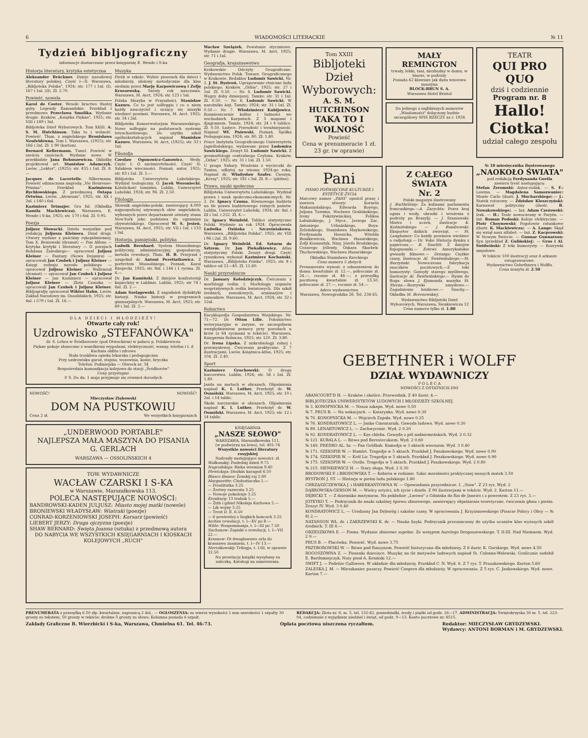6 WIADOMOŚCI LITERACKIE № 11
Tydzień bibljograficzny
informacje dostarczane przez księgarnię E. Wende i S-ka
Historja literatury, krytyka estetyczna
Aleksander Brückner. Dzieje narodowej literatury polskiej. Część I—II. Warszawa, „Bibljoteka Polska", 1924; str. 177 i 1nl. (I), 167 i 1nl. (II). Zł. 2.70.
Powieść, nowela
Karol de Coster. Wesołe bractwo tłustej gęby. Legendy flamandzkie. Przekład i przedmowa Przecława Smolika. Wydanie drugie. Kraków, „Książka Piękna", 1925; str. VIII i 149 i 3nl.
Bibljoteka Dzieł Wyborowych. Tom XXIII. A. S. M. Hutchinson. Taka to i wolność. Powieść. Tłum. z angielskiego Bronisława Neufeldówna. Tom I. Warszawa, (1925); str. 166 i 2nl. Zł. 1.90 (karton).
Bernard Kellermann. Tunel. Powieść w sześciu częściach. Wydanie nowe. W przekładzie Jana Bohuszewicza. Okładkę projektował art. Stanisław Adamczyk. Lwów, „Lektor", (1925); str. 435 i 1nl. Zł. 8.—
Jacques de Lacretelle. Silbermann. Powieść odznaczona nagrodą „Vie Heureuse-Fémina". Przekład Kazimierza Rychłowskiego. Z przedmową Ostapa Ortwina. Lwów, „Ateneum", 1925; str. XX i 2nl. i 140 i 6nl.
Kazimierz Tetmajer. Gra fal. (Okładka Kamila Mackiewicza). Warszawa, E. Wende i S-ka, 1925; str. 170 i 6nl. Zł. 0.95.
Poezja
Juljusz Słowacki. Dzieła wszystkie pod redakcją Juljusza Kleinera. Dział drugi. Utwory wydane z puściżny rękopiśmiennej. Tom X. Beniowski (dramat) — Pan Alfons — Krytyka krytyki i literatury — O poezjach Bohdana Zaleskiego— opracował Juljusz Kleiner — Fantazy (Nowa Dejanira) — opracowali Jan Czubek i Juljusz Kleiner — Księgi rodzaju narodu polskiego — opracował Juljusz Kleiner — Wallenrod (dramat) — opracował Jan Czubek i Juljusz Kleiner — Jan Kazimierz — opracował Juljusz Kleiner — Złota Czaszka — opracowali Jan Czubek i Juljusz Kleiner. Bibljografję opracował Wiktor Hahn. Lwów, Zakład Narodowy im. Ossolińskich, 1925; str. 4nl. i 579 i 5nl. Zł. 16.—
Muzyka
Pieśń w szkole. Wybór piosenek dla dzieci i młodzieży, ułożony metodycznie dla klas siedmiu przez Marję Karpowiczową i Zofję Kruszewską. Szósty rok nauczania. Warszawa, M. Arct, 1924; str. 123 i 5nl.
Polska Muzyka w Przyszłości. Stanisław Kazuro. Co to jest solfeggio i co o niem każdy nauczyciel i uczący się muzyki wiedzieć powinni. Warszawa, M. Arct. 1925; str. 34 i 2nl.
Bibljoteka Konserwatorjum Warszawskiego. Nowe solfeggio na podstawach systemu tetrachordowego. Do użytku szkół ogólnokształcących napisał Stanisław Kazuro. Warszawa, M. Arct, (1925); str. 33 i 1nl.
Filozofja
Czesław Ogonowicz-Ganowicz. Wedy. Część I: O nieśmiertelności. Część II: Szlakiem wieczności. Poznań, autor, 1925; str. 83 i 1nl. Zł. 5.—
Bibljoteka Uniwersytetu Lubelskiego. Wydział teologiczny. O. Jacek Woroniecki. Katolickość tomizmu. Lublin, Uniwersytet Lubelski, 1924; str. 96. Zł. 2.50.
Filologja
Słownik angielsko-polski, zawierający 4.000 najpospoliciej używanych słów angielskich, wybranych przez departament oświaty stanu New-York jako podstawa do egzaminu obywatelskiego. Opracował W. S. Jesień. Warszawa, M. Arct, 1925; str. VII i 1nl. i 133 i 3nl.
Historja, pamiętniki, polityka
Ludwik Bernhard. System Mussoliniego polityczny, administracyjny, gospodarczy, metoda rewolucji. Tłum. H. B. Przejrzał i uzupełnił dr. Antoni Peretiatkowicz. Z portretem Mussoliniego. Poznań, Karol Rzepecki, 1925; str. 8nl. i 144 i 1 rycina. Zł. 4.—
Dr. Jan Kamiński. Z dziejów konfraternji kupieckiej w Lublinie. Lublin, 1925; str 74 i 6nl. Zł. 2.—
Adam Szelągowski. Z zagadnień dydaktyki historji. Nauka historji w programach gimnazjalnych. Warszawa, M. Arct, 1925; str. 69 i 3nl. Zł. 3.—
DLA DZIECI I MŁODZIEŻY!
Otwarte cały rok!
Uzdrowisko „STEFANÓWKA"
dr. S. Lehra w Śródborowie (pod Otwockiem) w pałacu p. Polakiewicza
Piękne pokoje słoneczne z wszelkiemi wygodami, elektryczność, wanny, telefon i t. d
Kuchnia obfita i zdrowa
Stała troskliwa opieka lekarska i pedagogiczna
Przy uzdrowisku garaż, stajnia, wozownia, konie, bryczka
Telefon: Podmiejska — Otwock nr. 34
Bezpośrednia komunikacja kolejowa do stacji „Śródborów"
Ceny przystępne
P. S. Do dn. 1 maja przyjmuje się również dorosłych
NOWOŚĆ! NOWOŚĆ!
Mieczysław Ziębowski
DOM NA PUSTKOWIU
Cena 2 zł. We wszystkich księgarniach
„UNDERWOOD PORTABLE"
NAJLEPSZA MAŁA MASZYNA DO PISANIA
G. GERLACH
WARSZAWA — OSSOLIŃSKICH 4
TOW. WYDAWNICZE
WACŁAW CZARSKI I S-KA
w Warszawie, Marszałkowska 113,
POLECA NASTĘPUJĄCE NOWOŚCI:
BANDROWSKI-KADEN JULJUSZ: Miasto mojej matki (nowele)
BRONIEWSKI WŁADYSŁAW: Wiatraki (poezje)
CONRAD-KORZENIOWSKI JOSEPH: Korsarz (powieść)
LIEBERT JERZY: Druga ojczyzna (poezje)
SHAW BERNARD: Święta Joanna (sztuka) z przedmową autora
DO NABYCIA WE WSZYSTKICH KSIĘGARNIACH I KIOSKACH KOLEJOWYCH „RUCH"
Wacław Szelążek. Powstanie styczniowe. Wydanie drugie. Warszawa, M. Arct, 1925; str. 71 i 1nl.
Geografja, krajoznawstwo
Krakowskie Odczyty Geograficzne. Wydawnictwo Polsk. Towarz. Geograficznego w Krakowie. Redaktor Ludomir Sawicki. Nr. 2. J. St. Bystroń. Ugrupowanie etniczne ludu polskiego. Kraków, „Orbis", 1925; str. 27 i 1nl. Zł. 0.50. — Nr. 4. Ludomir Sawicki. Węgry doby dzisiejszej. Tamże; str. 31 i 1nl. Zł. 0.50. — Nr. 6. Ludomir Sawicki. W narożniku Azji. Tamże; 1924; str. 31 i 1nl. Zł. 0.50.— Nr. 7. Włodzimierz Kubijowicz. Rozmieszczenie kultur i ludności we wschodnich Karpatach. Z 3 mapami i djagramem. Tamże, 1924; str. 24 i 4 tablice. Zł. 0.50. Łużyce. Przeszłość i teraźniejszość. Napisał Wł. Pniewski. Poznań, Spółka Pedagogiczna, 1924; str. 80. Zł. 1.80.
Prace Instytutu Geograficznego Uniwersytetu Jagiellońskiego, wydawane przez Ludomira Sawickiego. Zeszyt III. Ludomir Sawicki. Z geomorfologji centralnego Ceylonu. Kraków, „Orbis", 1925; str. 31 i 1nl. Zł. 1.50.
U progu Sahary. Wrażenia z wycieczki do Tunisu, odbytej na wiosnę 1924-go roku. Napisał dr. Władysław Szafer. Cieszyn, „Kresy", 1925; str. 181 i 3nl. Zł. 8.— (płótno).
Prawo, nauki społeczne
Bibljoteka Uniwersytetu Lubelskiego. Wydział prawa i nauk społeczno-ekonomicznych. Nr. 2. Dr. Ignacy Czuma. Równowaga budżetu na tle prawa budżetowego różnych państw. Lublin, Uniwersytet Lubelski, 1924; str. 4nl. i III i 1nl. i 252. Zł. 4.—
Dr. Ignacy Weinfeld. Tablice statystyczne Polski. Wydanie za rok 1924. Opracowała Ludwika Oxińska - Szcześniakowa. Warszawa, „Bibljoteka Polska", 1925; str. VIII i 96 i 2nl. Zł. 9.60.
Dr. Ignacy Weinfeld. Ed. Szturm de Sztrem. Dr. Jan Piekałkiewicz. Atlas statystyczny Polski. Zeszyt drugi. Część rysunkową wykonał Kazimierz Kochański. Warszawa, „Bibljoteka Polska", 1925; str. 8 i tablice od 21—40. Zł. 11.60.
Nauki przyrodnicze
Dr. January Kołodziejczyk. Ćwiczenia z morfologji roślin. I. Morfologja organów wegetatywnych roślin kwiatowych. Dla szkół średnich, zawodowych, seminarjów i samouków. Warszawa, M. Arct, 1924; str. 32 i 12nl.
Rolnictwo
Encyklopedja Gospodarstwa Wiejskiego. Nr. 71—72. Dr. Otton Lille. Położnictwo weterynaryjne w zarysie, ze szczególnem uwzględnieniem pomocy przy porodach u krów (z 64 rycinami w tekście). Warszawa, Księgarnia Rolnicza, 1925; str. 120. Zł. 3.80.
Dr. Irena Lipska. Z mikrobiologji rolnej i przemysłowej. Ćwiczenia praktyczne. Z 7 ilustracjami. Lwów, Książnica-Atlas, 1925; str. 104. Zł. 2.40.
Sport
Kazimierz Grochowski. O drogę harcerstwa. Lublin, 1924; str. 56 i 2nl. Zł. 1.80.
Jazda na nartach w obrazach. Objaśnienia napisał K. I. Luther. Przełożył dr. W. Osmólski. Warszawa, M. Arct, 1925; str. 10 i 2nl. i 14 tablic.
Skoki narciarskie w obrazach. Objaśnienia napisał K. I. Luther. Przełożył dr. W. Osmólski. Warszawa, M. Arct, 1925; str. 12 i 14 tablic.
KSIĘGARNIA
„NASZE SŁOWO"
WARSZAWA, Marszałkowska 111,
(w podwórzu na lewo), tel. 401-74
Wszystkie nowości literatury rosyjskiej
Nadeszły następujące nowości: zł.
Wołkonskij: Poslednij dzień 9.75
Nagrodskaja: Rieka wremion 9.40
Plewickaja: Diożkin karagod 6.50
Blasco Ibanez: Żenskij raj 2.60
Margueritte: Chołostiaczka 5.—
— Prostitutka 3.25
— Żertwy razwrata 3.25
— Nowoje pokolenje 3.25
Erenburg: 13 trubok 5.—
— Żiźń i gibiel Nikołaja Kurbowa 5.—
— Lik wojny 3.25
— Trest D. E. 6.50
— 6 powiestiej o liogkich koncach 3.25
Archiw rewolucji, t. I—XV po 8.—
Witte: Wospominanja, t. I—III po 7.50
Suchanow: Zapiski o rewolucji, t. I—VII 22.—
Krasnow: Ot dwugławawo orła do krasnawo znamieni, t. I—IV 13.—
Mereżkowskij: Triłogja, t. I-III, w oprawie 32.50
Na prowincję książki wysyłamy za zaliczką. Katalogi na zamówienia.
Tom XXIII
Bibljoteki Dzieł Wyborowych:
A. S. M. HUTCHINSON
TAKA TO I WOLNOŚĆ
Powieść
Cena w prenumeracie 1 zł. 23 gr. (w oprawie)
MAŁY REMINGTON
trwały, lekki, tani, niezbędny w domu, w biurze, w podróży
Posiada 42 klawisze jak duża wzorowa maszyna
BLOCK-BRUN S. A.
Warszawa Hotel Bristol
Do jednego z najbliższych numerów „Wiadomości" dołączony będzie szczegółowy SPIS RZECZY za r. 1924
TEATR
QUI PRO QUO
dziś i codziennie
Program nr. 8
Hallo! Ciotka!
udział całego zespołu
Pani
PISMO POŚWIĘCONE KULTURZE I ESTETYCE ŻYCIA
Marcowy numer „PANI" opuścił prasę i zawiera utwory: Kornela Makuszyńskiego, Edwarda Boyégo, Juljana Tuwima, Wacława Grubińskiego, Ireny Pokrzywnickiej, Feliksa Łabuńskiego, J. Stycz., Jerzego Zar., Antoniego Urbańskiego, Boya-Żeleńskiego, Stanisława Maykowskiego, Ferdynanda Hoesicka, Witolda Bunikiewicza, Wacława Husarskiego, Zofji Kramsztyk, Niny, Józefa Brodzkiego, Cezarego Jellenty, Oskara Skarbek-Tłuchowskiego, Wacława Husarskiego
Okładka Stanisława Rzeckiego
Cena numeru 5 złotych
Prenumerata wynosi: z odnoszeniem do domu: kwartalnie zł. 12.—, półrocznie zł. 24.—, rocznie zł. 48.—; z przesyłką pocztową: kwartalnie zł. 13.50, półrocznie zł. 27.—, rocznie zł. 54.—
Adres wydawnictwa
Warszawa, Nowogrodzka 26. Tel. 234-65.
Z CAŁEGO ŚWIATA
Nr. 2
Polski magazyn ilustrowany
J. Barthélémy: Za kulisami parlamentu francuskiego.—A. Zarychta: Przez kraj ognia i wody, obrazki i wrażenia z podróży po Brazylji. — J. Szaniawski: Mistrz i uczeń, ilustracje K. Koźmińskiego. — J. Bandrowski: Eksporter dzikich zwierząt. — St. Langhamer: Co każdy powinien wiedzieć o radjofonji.— Dr. Voks: Historja dymku z papierosa.— B. Szarlitt: Z dziejów fizjognomiki.— Estewi: Amerykańskie gwiazdy filmowe.— Drzazga: Ciężkie czasy, ilustracje Al. Świdwińskiego.—St. Burzyński: Nowoczesna fabrykacja znaczków pocztowych.—Z teki humorysty: Gawędy starego myśliwego, ilustracje Al. Świdwińskiego.— Hymn do Boga: słowa J. Ejsmonda, muzyka St. Sterna.—Rozrywki umysłowe.— Zagadnienia bridżowe.— Szachy.— Okładka M. Berezowskiej.
Wydawnictwo Bibljoteki Dzieł Wyborowych, Warszawa, Sienkiewicza 12
Cena numeru tylko zł. 1.80
№ 10 miesięcznika ilustrowanego
„NAOKOŁO ŚWIATA"
pod redakcją Ferdynanda Goetla
zawiera treść następującą:
Stefan Żeromski: Autor-rodak. — S. F.: Lawina. — Magdalena Samozwaniec: Monte Carlo (ilustr. J. Mucharskiego).— J.: Statek rotorowy. — Zdzisław Kleszczyński: Karnawał polityczny (ilustr. B. Nowakowskiego). — Inż. Adam Czeżowski: Irak. — H.: Teatr nowoczesny w Paryżu. — Inż. Roman Podoski: Koleje elektryczne. — Piotr Choynowski: Pogotowie ratunkowe (ilustr. K. Mackiewicza). — A. Lange: Skąd się wziął nasz alfabet. — Inż. Z. Kacprowski: W Nowym Świecie. — Gunnar Gunnarson: Syn (przekład Z. Gulińskiej). — Grus i Al. Świdwiński: Z teki humorysty. — Rozrywki umysłowe.
W tekście 100 ilustracyj oraz 4 arkusze rotograwurowe.
Wydawnictwo Gebethnera i Wolffa.
Cena zeszytu zł. 2.50
GEBETHNER i WOLFF
DZIAŁ WYDAWNICZY
P O L E C A
NOWOŚCI Z OSTATNICH DNI
ABANCOURT'D H. — Kraków i okolice. Przewodnik. Z 49 ilustr. 4.—
BIBLJOTECZKA UNIWERSYTETÓW LUDOWYCH I MŁODZIEŻY SZKOLNEJ.
№ 3. KONOPNICKA M. — Nasza szkapa. Wyd. nowe 0.50
№ 7. PRUS B. — Na wakacjach. — Katarynka. Wyd. nowe 0.30
№ 70. KONOPNICKA M. — Wojciech Zapała. Wyd. nowe 0.25
№ 76. KONDRATOWICZ L. — Janko Cmentarnik. Gawęda ludowa. Wyd. nowe 0.30
№ 89. LENARTOWICZ L. — Zachwycenie. Wyd. 2 0.20
№ 92. KONDRATOWICZ L. — Kęs chleba. Gawęda z pól nadniemeńskich. Wyd. 2 0.32
№ 121. KUBALA L. — Bitwa pod Beresteczkiem. Wyd. 2 0.60
№ 149. FREDRO AL. hr. — Pan Geldhab. Komedja w 3 aktach wierszem. Wyd. 3 0.40
№ 171. SZEKSPIR W. — Hamlet. Tragedja w 5 aktach. Przekład J. Paszkowskiego. Wyd. nowe 0.90
№ 174. SZEKSPIR W. — Król Lir. Tragedja w 5 aktach. Przekład J. Paszkowskiego. Wyd. nowe 0.90
№ 175. SZEKSPIR W. — Otello. Tragedja w 5 aktach. Przekład J. Paszkowskiego. Wyd. 2 0.80
№ 215. SIENKIEWICZ H. — Stary sługa. Wyd. 2 0.30
BRODOWSKI F. i BRODOWSKA T. — Kobieta w rodzinie. Szkic moralności praktycznej naszych matek 3.50
BYSTROŃ J. ST. — Historja w pieśni ludu polskiego 1.80
CHRZĄSZCZEWSKA J. i HABERKANTÓWNA W. — Opowiadania przyrodnicze. I. „Staw". Z 23 rys. Wyd. 2
DĄBROWSKA-GERSON M. — Wielcy artyści, ich życie i dzieła. Z 90 ilustracjami w tekście. Wyd. 2. Karton 11.—
DĘBICKI T. — Z dziennika marynarza. Na pokładzie „Lwowa" z Gdańska do Rio de Janeiro i z powrotem. Z 23 rys. 3.—
JOTEYKO T. — Podręcznik do nauki szkolnej śpiewu zbiorowego, zawierający objaśnienia teoretyczne, ćwiczenia głosu i pieśni. Zeszyt IV. Wyd. 3 0.40
KONDRATOWICZ L. — Urodzony Jan Dęboróg i szkolne czasy. W opracowaniu J. Krzyżanowskiego (Pisarze Polscy i Obcy — № 8) 2.—
NATANSON WŁ. dr. i ZAKRZEWSKI K. dr. — Nauka fizyki. Podręcznik przeznaczony do użytku uczniów klas wyższych szkół średnich. T. III 6.—
ORZESZKOWA E. — Pisma. Wydanie zbiorowe zupełne. Ze wstępem Aurelego Drogoszewskiego. T. II-III. Nad Niemnem. Wyd. 2 9.—
PRUS B. — Placówka. Powieść. Wyd. nowe 3.75
PRZYBOROWSKI W. — Bitwa pod Raszynem. Powieść historyczna dla młodzieży. Z 6 ilustr. K. Gorskiego. Wyd. nowe 4.50
ROGOSZÓWNA Z. — Piosenki dziecięce. Muzykę na tle motywów ludowych napisał St. Colonna-Walewski. Graficznie ozdobił E. Bartłomiejczyk. Nuty pisał A. Kraiński 12.—
SWIFT J. — Podróże Gulliwera. W układzie dla młodzieży. Przekład C. N. Wyd. 6. Z 7 rys. T. Pruszkowskiego. Karton 5.60
ZALESKA J. M. — Mieszkaniec puszczy. Powieść Coopera dla młodzieży. W opracowaniu. Z 5 rys. C. Jankowskiego. Wyd. nowe. Karton 7.—
PRENUMERATA z przesyłką 6.50 złp. kwartalnie, zagranicą 2 dol.. — OGŁOSZENIA: za wiersz wysokości 1 mm szerokości 1 szpalty 30 groszy za tekstem; 50 groszy w tekście; drobne 5 groszy za słowo. Kolumna posiada 6 szpalt.
REDAKCJA: Złota nr. 8, m. 5, tel. 132-82, poniedziałki, środy i piątki od godz. 16—17. ADMINISTRACJA: Świętokrzyska 30 m. 5, tel. 223-04, codziennie z wyjątkiem niedziel i świąt, od godz. 9—13. Konto pocztowe nr. 8515.
Zakłady Graficzne B. Wierzbicki i S-ka, Warszawa, Chmielna 61. Tel. 46-73. Opłata pocztowa uiszczona ryczałtem. Redaktor: MIECZYSŁAW GRYDZEWSKI.
Wydawcy: ANTONI BORMAN i M. GRYDZEWSKI.